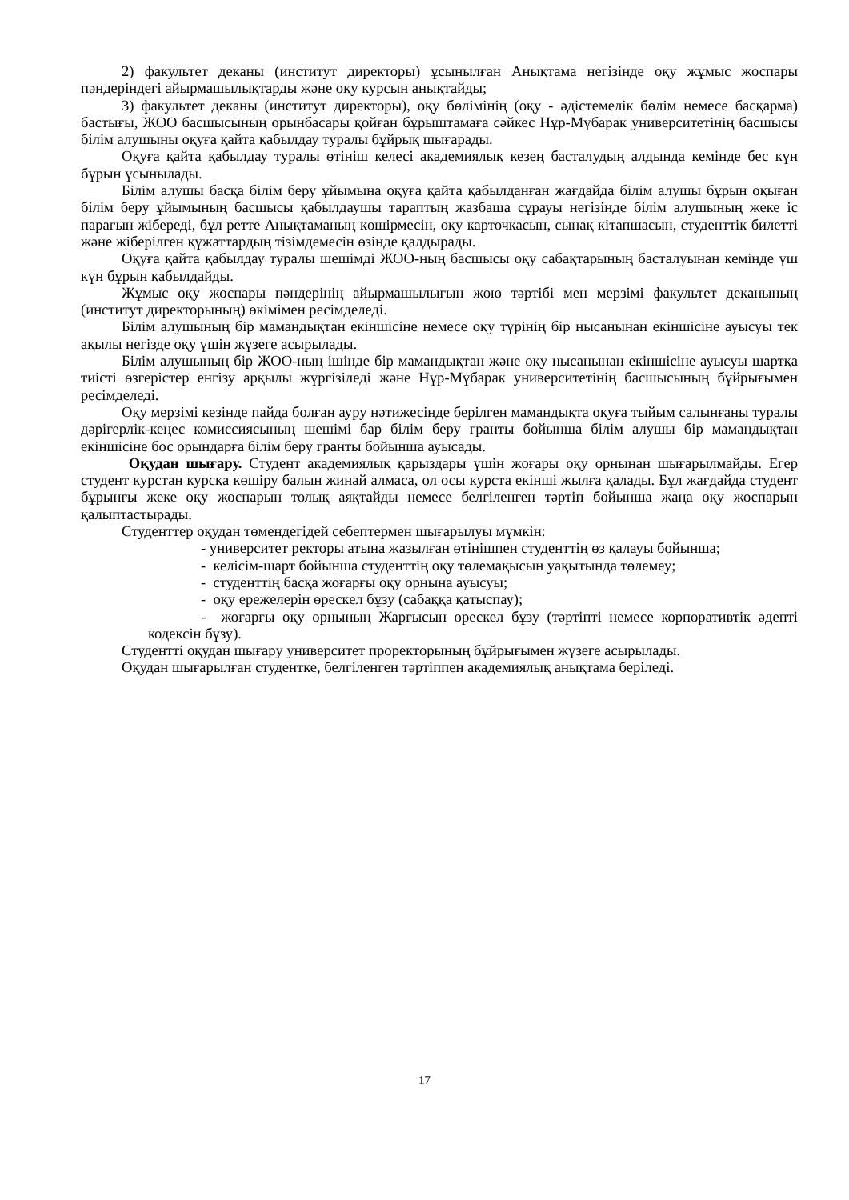2) факультет деканы (институт директоры) ұсынылған Анықтама негізінде оқу жұмыс жоспары пәндеріндегі айырмашылықтарды және оқу курсын анықтайды;
3) факультет деканы (институт директоры), оқу бөлімінің (оқу - әдістемелік бөлім немесе басқарма) бастығы, ЖОО басшысының орынбасары қойған бұрыштамаға сәйкес Нұр-Мүбарак университетінің басшысы білім алушыны оқуға қайта қабылдау туралы бұйрық шығарады.
Оқуға қайта қабылдау туралы өтініш келесі академиялық кезең басталудың алдында кемінде бес күн бұрын ұсынылады.
Білім алушы басқа білім беру ұйымына оқуға қайта қабылданған жағдайда білім алушы бұрын оқыған білім беру ұйымының басшысы қабылдаушы тараптың жазбаша сұрауы негізінде білім алушының жеке іс парағын жібереді, бұл ретте Анықтаманың көшірмесін, оқу карточкасын, сынақ кітапшасын, студенттік билетті және жіберілген құжаттардың тізімдемесін өзінде қалдырады.
Оқуға қайта қабылдау туралы шешімді ЖОО-ның басшысы оқу сабақтарының басталуынан кемінде үш күн бұрын қабылдайды.
Жұмыс оқу жоспары пәндерінің айырмашылығын жою тәртібі мен мерзімі факультет деканының (институт директорының) өкімімен ресімделеді.
Білім алушының бір мамандықтан екіншісіне немесе оқу түрінің бір нысанынан екіншісіне ауысуы тек ақылы негізде оқу үшін жүзеге асырылады.
Білім алушының бір ЖОО-ның ішінде бір мамандықтан және оқу нысанынан екіншісіне ауысуы шартқа тиісті өзгерістер енгізу арқылы жүргізіледі және Нұр-Мүбарак университетінің басшысының бұйрығымен ресімделеді.
Оқу мерзімі кезінде пайда болған ауру нәтижесінде берілген мамандықта оқуға тыйым салынғаны туралы дәрігерлік-кеңес комиссиясының шешімі бар білім беру гранты бойынша білім алушы бір мамандықтан екіншісіне бос орындарға білім беру гранты бойынша ауысады.
Оқудан шығару. Студент академиялық қарыздары үшін жоғары оқу орнынан шығарылмайды. Егер студент курстан курсқа көшіру балын жинай алмаса, ол осы курста екінші жылға қалады. Бұл жағдайда студент бұрынғы жеке оқу жоспарын толық аяқтайды немесе белгіленген тәртіп бойынша жаңа оқу жоспарын қалыптастырады.
Студенттер оқудан төмендегідей себептермен шығарылуы мүмкін:
- университет ректоры атына жазылған өтінішпен студенттің өз қалауы бойынша;
- келісім-шарт бойынша студенттің оқу төлемақысын уақытында төлемеу;
- студенттің басқа жоғарғы оқу орнына ауысуы;
- оқу ережелерін өрескел бұзу (сабаққа қатыспау);
- жоғарғы оқу орнының Жарғысын өрескел бұзу (тәртіпті немесе корпоративтік әдепті кодексін бұзу).
Студентті оқудан шығару университет проректорының бұйрығымен жүзеге асырылады.
Оқудан шығарылған студентке, белгіленген тәртіппен академиялық анықтама беріледі.
17